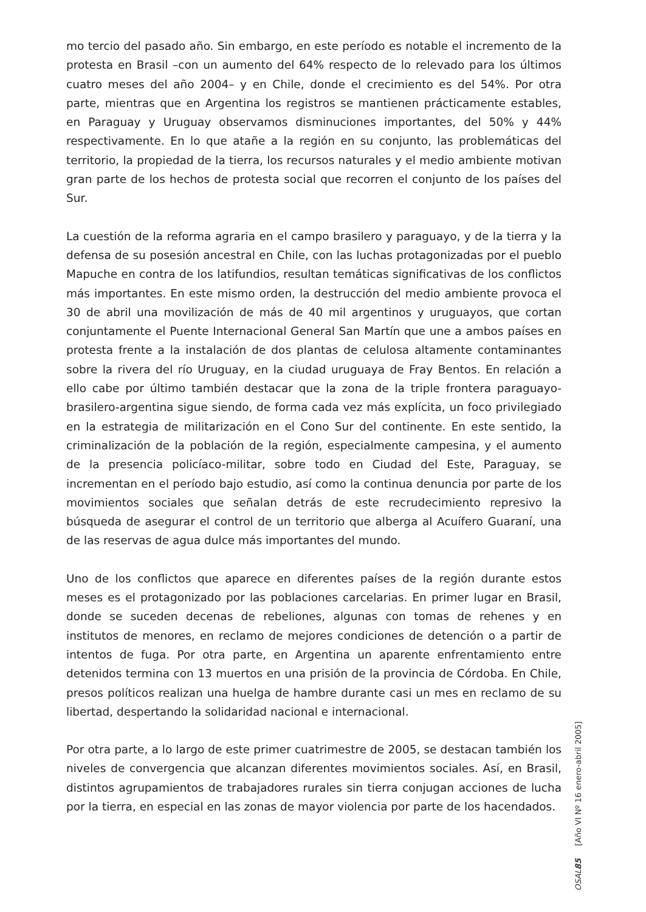mo tercio del pasado año. Sin embargo, en este período es notable el incremento de la protesta en Brasil –con un aumento del 64% respecto de lo relevado para los últimos cuatro meses del año 2004– y en Chile, donde el crecimiento es del 54%. Por otra parte, mientras que en Argentina los registros se mantienen prácticamente estables, en Paraguay y Uruguay observamos disminuciones importantes, del 50% y 44% respectivamente. En lo que atañe a la región en su conjunto, las problemáticas del territorio, la propiedad de la tierra, los recursos naturales y el medio ambiente motivan gran parte de los hechos de protesta social que recorren el conjunto de los países del Sur.
La cuestión de la reforma agraria en el campo brasilero y paraguayo, y de la tierra y la defensa de su posesión ancestral en Chile, con las luchas protagonizadas por el pueblo Mapuche en contra de los latifundios, resultan temáticas significativas de los conflictos más importantes. En este mismo orden, la destrucción del medio ambiente provoca el 30 de abril una movilización de más de 40 mil argentinos y uruguayos, que cortan conjuntamente el Puente Internacional General San Martín que une a ambos países en protesta frente a la instalación de dos plantas de celulosa altamente contaminantes sobre la rivera del río Uruguay, en la ciudad uruguaya de Fray Bentos. En relación a ello cabe por último también destacar que la zona de la triple frontera paraguayo-brasilero-argentina sigue siendo, de forma cada vez más explícita, un foco privilegiado en la estrategia de militarización en el Cono Sur del continente. En este sentido, la criminalización de la población de la región, especialmente campesina, y el aumento de la presencia policíaco-militar, sobre todo en Ciudad del Este, Paraguay, se incrementan en el período bajo estudio, así como la continua denuncia por parte de los movimientos sociales que señalan detrás de este recrudecimiento represivo la búsqueda de asegurar el control de un territorio que alberga al Acuífero Guaraní, una de las reservas de agua dulce más importantes del mundo.
Uno de los conflictos que aparece en diferentes países de la región durante estos meses es el protagonizado por las poblaciones carcelarias. En primer lugar en Brasil, donde se suceden decenas de rebeliones, algunas con tomas de rehenes y en institutos de menores, en reclamo de mejores condiciones de detención o a partir de intentos de fuga. Por otra parte, en Argentina un aparente enfrentamiento entre detenidos termina con 13 muertos en una prisión de la provincia de Córdoba. En Chile, presos políticos realizan una huelga de hambre durante casi un mes en reclamo de su libertad, despertando la solidaridad nacional e internacional.
Por otra parte, a lo largo de este primer cuatrimestre de 2005, se destacan también los niveles de convergencia que alcanzan diferentes movimientos sociales. Así, en Brasil, distintos agrupamientos de trabajadores rurales sin tierra conjugan acciones de lucha por la tierra, en especial en las zonas de mayor violencia por parte de los hacendados.
OSAL 85 [Año VI Nº 16 enero-abril 2005]